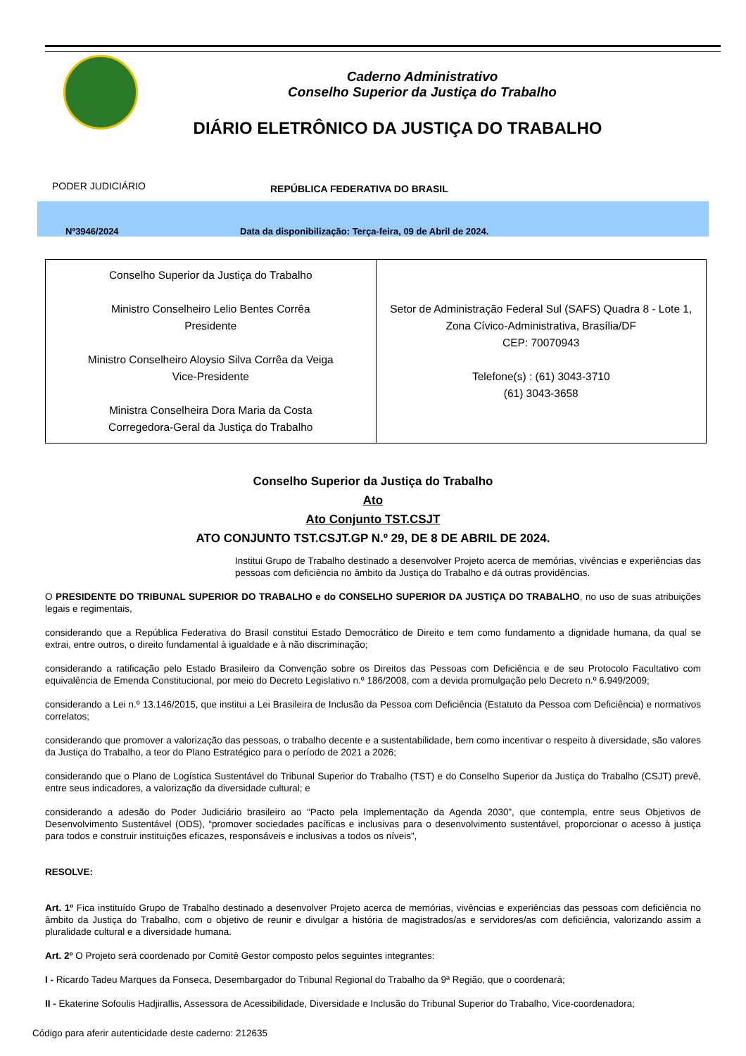Caderno Administrativo
Conselho Superior da Justiça do Trabalho
DIÁRIO ELETRÔNICO DA JUSTIÇA DO TRABALHO
PODER JUDICIÁRIO
REPÚBLICA FEDERATIVA DO BRASIL
Nº3946/2024 Data da disponibilização: Terça-feira, 09 de Abril de 2024.
| Conselho Superior da Justiça do Trabalho Ministro Conselheiro Lelio Bentes Corrêa Presidente Ministro Conselheiro Aloysio Silva Corrêa da Veiga Vice-Presidente Ministra Conselheira Dora Maria da Costa Corregedora-Geral da Justiça do Trabalho | Setor de Administração Federal Sul (SAFS) Quadra 8 - Lote 1, Zona Cívico-Administrativa, Brasília/DF CEP: 70070943 Telefone(s) : (61) 3043-3710 (61) 3043-3658 |
Conselho Superior da Justiça do Trabalho
Ato
Ato Conjunto TST.CSJT
ATO CONJUNTO TST.CSJT.GP N.º 29, DE 8 DE ABRIL DE 2024.
Institui Grupo de Trabalho destinado a desenvolver Projeto acerca de memórias, vivências e experiências das pessoas com deficiência no âmbito da Justiça do Trabalho e dá outras providências.
O PRESIDENTE DO TRIBUNAL SUPERIOR DO TRABALHO e do CONSELHO SUPERIOR DA JUSTIÇA DO TRABALHO, no uso de suas atribuições legais e regimentais,
considerando que a República Federativa do Brasil constitui Estado Democrático de Direito e tem como fundamento a dignidade humana, da qual se extrai, entre outros, o direito fundamental à igualdade e à não discriminação;
considerando a ratificação pelo Estado Brasileiro da Convenção sobre os Direitos das Pessoas com Deficiência e de seu Protocolo Facultativo com equivalência de Emenda Constitucional, por meio do Decreto Legislativo n.º 186/2008, com a devida promulgação pelo Decreto n.º 6.949/2009;
considerando a Lei n.º 13.146/2015, que institui a Lei Brasileira de Inclusão da Pessoa com Deficiência (Estatuto da Pessoa com Deficiência) e normativos correlatos;
considerando que promover a valorização das pessoas, o trabalho decente e a sustentabilidade, bem como incentivar o respeito à diversidade, são valores da Justiça do Trabalho, a teor do Plano Estratégico para o período de 2021 a 2026;
considerando que o Plano de Logística Sustentável do Tribunal Superior do Trabalho (TST) e do Conselho Superior da Justiça do Trabalho (CSJT) prevê, entre seus indicadores, a valorização da diversidade cultural; e
considerando a adesão do Poder Judiciário brasileiro ao “Pacto pela Implementação da Agenda 2030”, que contempla, entre seus Objetivos de Desenvolvimento Sustentável (ODS), “promover sociedades pacíficas e inclusivas para o desenvolvimento sustentável, proporcionar o acesso à justiça para todos e construir instituições eficazes, responsáveis e inclusivas a todos os níveis”,
RESOLVE:
Art. 1º Fica instituído Grupo de Trabalho destinado a desenvolver Projeto acerca de memórias, vivências e experiências das pessoas com deficiência no âmbito da Justiça do Trabalho, com o objetivo de reunir e divulgar a história de magistrados/as e servidores/as com deficiência, valorizando assim a pluralidade cultural e a diversidade humana.
Art. 2º O Projeto será coordenado por Comitê Gestor composto pelos seguintes integrantes:
I - Ricardo Tadeu Marques da Fonseca, Desembargador do Tribunal Regional do Trabalho da 9ª Região, que o coordenará;
II - Ekaterine Sofoulis Hadjirallis, Assessora de Acessibilidade, Diversidade e Inclusão do Tribunal Superior do Trabalho, Vice-coordenadora;
Código para aferir autenticidade deste caderno: 212635